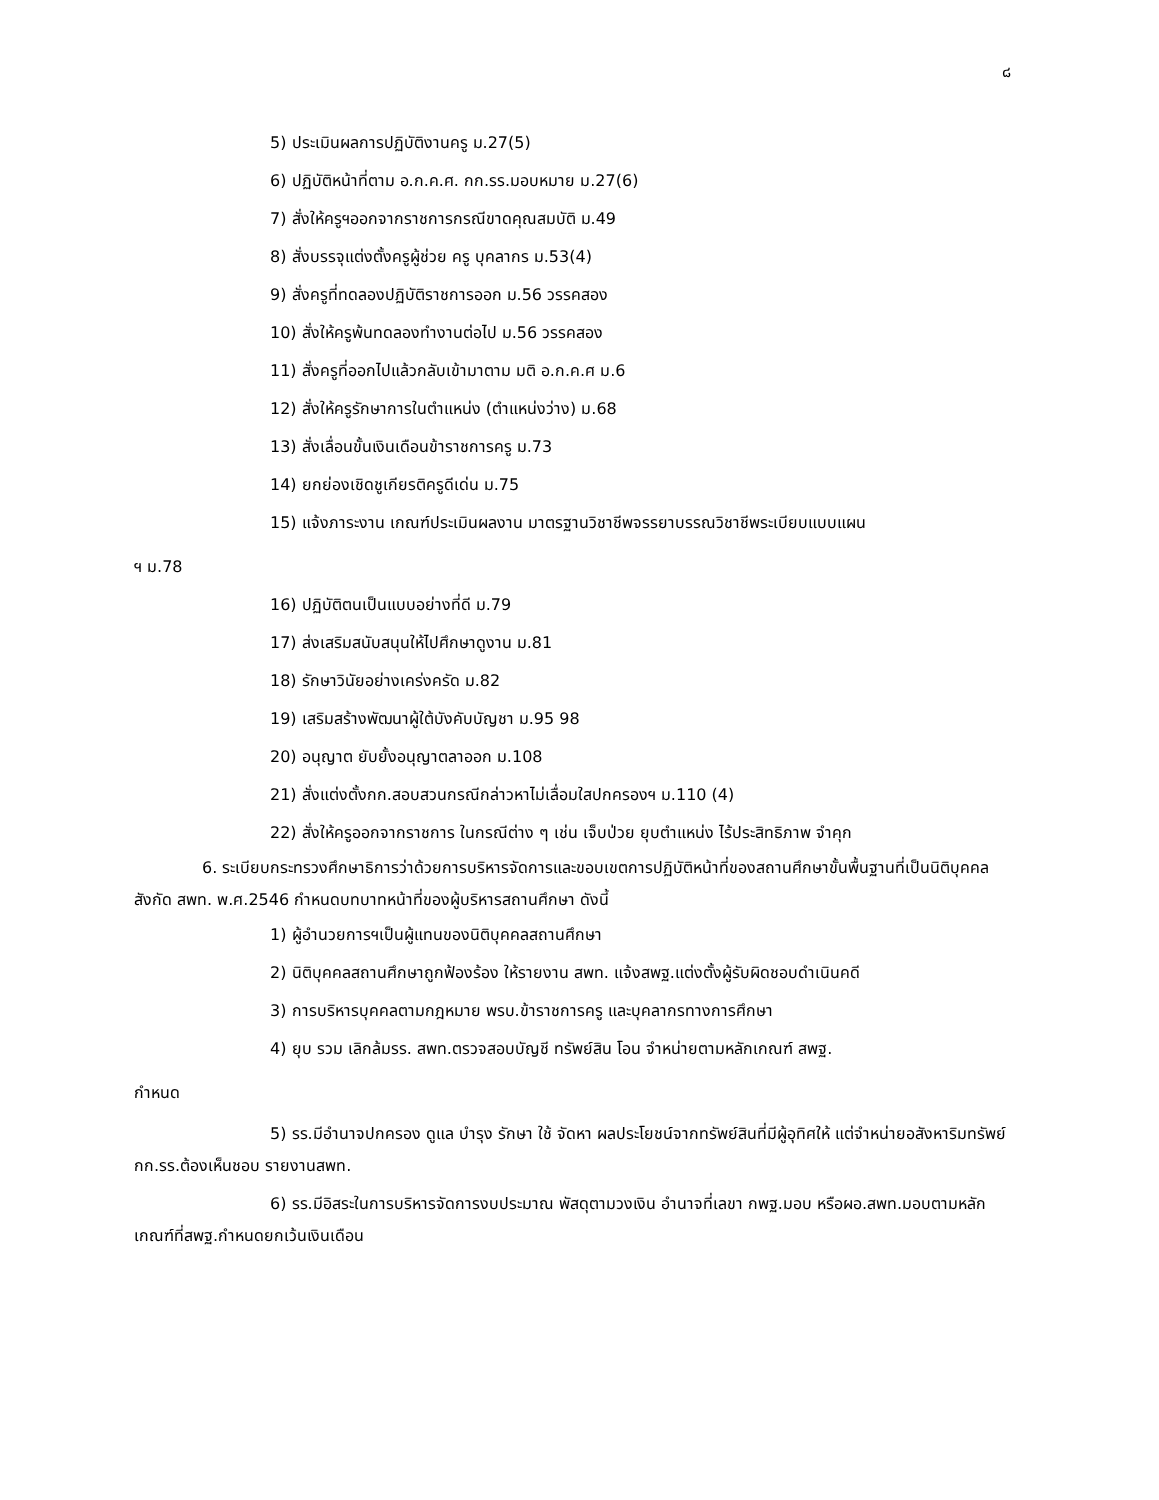๘
5) ประเมินผลการปฏิบัติงานครู ม.27(5)
6) ปฏิบัติหน้าที่ตาม อ.ก.ค.ศ. กก.รร.มอบหมาย ม.27(6)
7) สั่งให้ครูฯออกจากราชการกรณีขาดคุณสมบัติ ม.49
8) สั่งบรรจุแต่งตั้งครูผู้ช่วย ครู บุคลากร ม.53(4)
9) สั่งครูที่ทดลองปฏิบัติราชการออก ม.56 วรรคสอง
10) สั่งให้ครูพ้นทดลองทำงานต่อไป ม.56 วรรคสอง
11) สั่งครูที่ออกไปแล้วกลับเข้ามาตาม มติ อ.ก.ค.ศ ม.6
12) สั่งให้ครูรักษาการในตำแหน่ง (ตำแหน่งว่าง) ม.68
13) สั่งเลื่อนขั้นเงินเดือนข้าราชการครู ม.73
14) ยกย่องเชิดชูเกียรติครูดีเด่น ม.75
15) แจ้งภาระงาน เกณฑ์ประเมินผลงาน มาตรฐานวิชาชีพจรรยาบรรณวิชาชีพระเบียบแบบแผน
ฯ ม.78
16) ปฏิบัติตนเป็นแบบอย่างที่ดี ม.79
17) ส่งเสริมสนับสนุนให้ไปศึกษาดูงาน ม.81
18) รักษาวินัยอย่างเคร่งครัด ม.82
19) เสริมสร้างพัฒนาผู้ใต้บังคับบัญชา ม.95 98
20) อนุญาต ยับยั้งอนุญาตลาออก ม.108
21) สั่งแต่งตั้งกก.สอบสวนกรณีกล่าวหาไม่เลื่อมใสปกครองฯ ม.110 (4)
22) สั่งให้ครูออกจากราชการ ในกรณีต่าง ๆ เช่น เจ็บป่วย ยุบตำแหน่ง ไร้ประสิทธิภาพ จำคุก
6. ระเบียบกระทรวงศึกษาธิการว่าด้วยการบริหารจัดการและขอบเขตการปฏิบัติหน้าที่ของสถานศึกษาขั้นพื้นฐานที่เป็นนิติบุคคลสังกัด สพท. พ.ศ.2546 กำหนดบทบาทหน้าที่ของผู้บริหารสถานศึกษา ดังนี้
1) ผู้อำนวยการฯเป็นผู้แทนของนิติบุคคลสถานศึกษา
2) นิติบุคคลสถานศึกษาถูกฟ้องร้อง ให้รายงาน สพท. แจ้งสพฐ.แต่งตั้งผู้รับผิดชอบดำเนินคดี
3) การบริหารบุคคลตามกฎหมาย พรบ.ข้าราชการครู และบุคลากรทางการศึกษา
4) ยุบ รวม เลิกล้มรร. สพท.ตรวจสอบบัญชี ทรัพย์สิน โอน จำหน่ายตามหลักเกณฑ์ สพฐ.
กำหนด
5) รร.มีอำนาจปกครอง ดูแล บำรุง รักษา ใช้ จัดหา ผลประโยชน์จากทรัพย์สินที่มีผู้อุทิศให้ แต่จำหน่ายอสังหาริมทรัพย์ กก.รร.ต้องเห็นชอบ รายงานสพท.
6) รร.มีอิสระในการบริหารจัดการงบประมาณ พัสดุตามวงเงิน อำนาจที่เลขา กพฐ.มอบ หรือผอ.สพท.มอบตามหลักเกณฑ์ที่สพฐ.กำหนดยกเว้นเงินเดือน